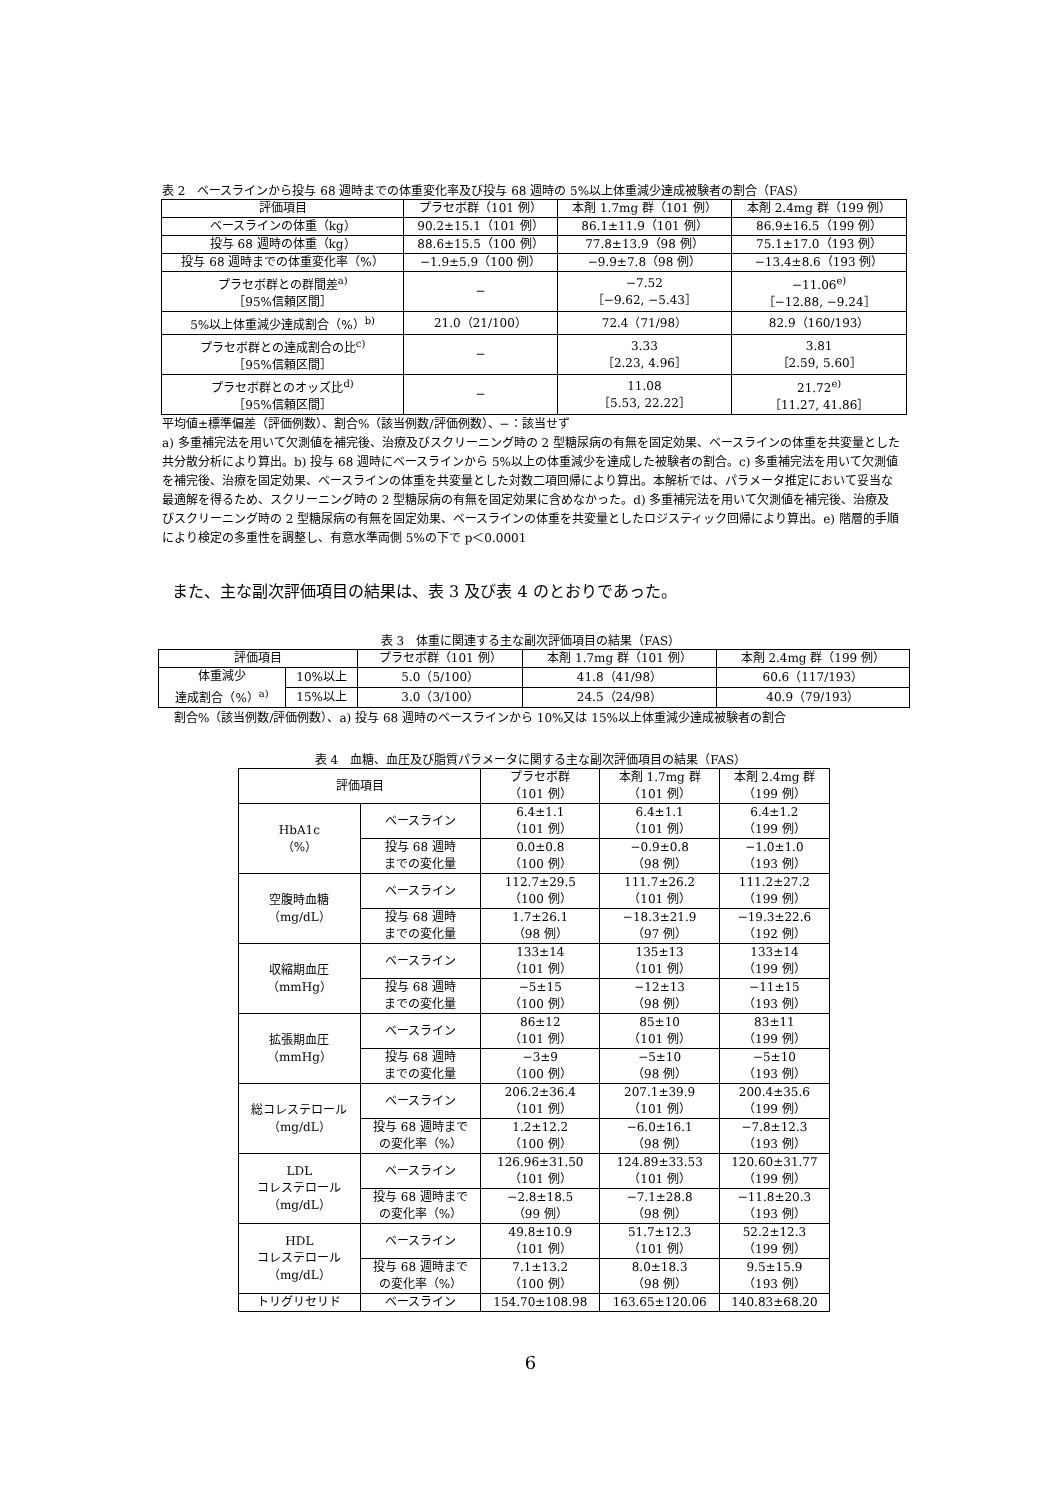表 2　ベースラインから投与 68 週時までの体重変化率及び投与 68 週時の 5%以上体重減少達成被験者の割合（FAS）
| 評価項目 | プラセボ群（101 例） | 本剤 1.7mg 群（101 例） | 本剤 2.4mg 群（199 例） |
| --- | --- | --- | --- |
| ベースラインの体重（kg） | 90.2±15.1（101 例） | 86.1±11.9（101 例） | 86.9±16.5（199 例） |
| 投与 68 週時の体重（kg） | 88.6±15.5（100 例） | 77.8±13.9（98 例） | 75.1±17.0（193 例） |
| 投与 68 週時までの体重変化率（%） | −1.9±5.9（100 例） | −9.9±7.8（98 例） | −13.4±8.6（193 例） |
| プラセボ群との群間差<sup>a)</sup> ［95%信頼区間］ | − | −7.52 ［−9.62, −5.43］ | −11.06<sup>e)</sup> ［−12.88, −9.24］ |
| 5%以上体重減少達成割合（%）<sup>b)</sup> | 21.0（21/100） | 72.4（71/98） | 82.9（160/193） |
| プラセボ群との達成割合の比<sup>c)</sup> ［95%信頼区間］ | − | 3.33 ［2.23, 4.96］ | 3.81 ［2.59, 5.60］ |
| プラセボ群とのオッズ比<sup>d)</sup> ［95%信頼区間］ | − | 11.08 ［5.53, 22.22］ | 21.72<sup>e)</sup> ［11.27, 41.86］ |
平均値±標準偏差（評価例数）、割合%（該当例数/評価例数）、−：該当せず
a) 多重補完法を用いて欠測値を補完後、治療及びスクリーニング時の 2 型糖尿病の有無を固定効果、ベースラインの体重を共変量とした共分散分析により算出。b) 投与 68 週時にベースラインから 5%以上の体重減少を達成した被験者の割合。c) 多重補完法を用いて欠測値を補完後、治療を固定効果、ベースラインの体重を共変量とした対数二項回帰により算出。本解析では、パラメータ推定において妥当な最適解を得るため、スクリーニング時の 2 型糖尿病の有無を固定効果に含めなかった。d) 多重補完法を用いて欠測値を補完後、治療及びスクリーニング時の 2 型糖尿病の有無を固定効果、ベースラインの体重を共変量としたロジスティック回帰により算出。e) 階層的手順により検定の多重性を調整し、有意水準両側 5%の下で p＜0.0001
また、主な副次評価項目の結果は、表 3 及び表 4 のとおりであった。
表 3　体重に関連する主な副次評価項目の結果（FAS）
| 評価項目 | | プラセボ群（101 例） | 本剤 1.7mg 群（101 例） | 本剤 2.4mg 群（199 例） |
| --- | --- | --- | --- | --- |
| 体重減少 達成割合（%）<sup>a)</sup> | 10%以上 | 5.0（5/100） | 41.8（41/98） | 60.6（117/193） |
| | 15%以上 | 3.0（3/100） | 24.5（24/98） | 40.9（79/193） |
割合%（該当例数/評価例数）、a) 投与 68 週時のベースラインから 10%又は 15%以上体重減少達成被験者の割合
表 4　血糖、血圧及び脂質パラメータに関する主な副次評価項目の結果（FAS）
| 評価項目 | | プラセボ群 （101 例） | 本剤 1.7mg 群 （101 例） | 本剤 2.4mg 群 （199 例） |
| --- | --- | --- | --- | --- |
| HbA1c （%） | ベースライン | 6.4±1.1 （101 例） | 6.4±1.1 （101 例） | 6.4±1.2 （199 例） |
| | 投与 68 週時 までの変化量 | 0.0±0.8 （100 例） | −0.9±0.8 （98 例） | −1.0±1.0 （193 例） |
| 空腹時血糖 （mg/dL） | ベースライン | 112.7±29.5 （100 例） | 111.7±26.2 （101 例） | 111.2±27.2 （199 例） |
| | 投与 68 週時 までの変化量 | 1.7±26.1 （98 例） | −18.3±21.9 （97 例） | −19.3±22.6 （192 例） |
| 収縮期血圧 （mmHg） | ベースライン | 133±14 （101 例） | 135±13 （101 例） | 133±14 （199 例） |
| | 投与 68 週時 までの変化量 | −5±15 （100 例） | −12±13 （98 例） | −11±15 （193 例） |
| 拡張期血圧 （mmHg） | ベースライン | 86±12 （101 例） | 85±10 （101 例） | 83±11 （199 例） |
| | 投与 68 週時 までの変化量 | −3±9 （100 例） | −5±10 （98 例） | −5±10 （193 例） |
| 総コレステロール （mg/dL） | ベースライン | 206.2±36.4 （101 例） | 207.1±39.9 （101 例） | 200.4±35.6 （199 例） |
| | 投与 68 週時まで の変化率（%） | 1.2±12.2 （100 例） | −6.0±16.1 （98 例） | −7.8±12.3 （193 例） |
| LDL コレステロール （mg/dL） | ベースライン | 126.96±31.50 （101 例） | 124.89±33.53 （101 例） | 120.60±31.77 （199 例） |
| | 投与 68 週時まで の変化率（%） | −2.8±18.5 （99 例） | −7.1±28.8 （98 例） | −11.8±20.3 （193 例） |
| HDL コレステロール （mg/dL） | ベースライン | 49.8±10.9 （101 例） | 51.7±12.3 （101 例） | 52.2±12.3 （199 例） |
| | 投与 68 週時まで の変化率（%） | 7.1±13.2 （100 例） | 8.0±18.3 （98 例） | 9.5±15.9 （193 例） |
| トリグリセリド | ベースライン | 154.70±108.98 | 163.65±120.06 | 140.83±68.20 |
6